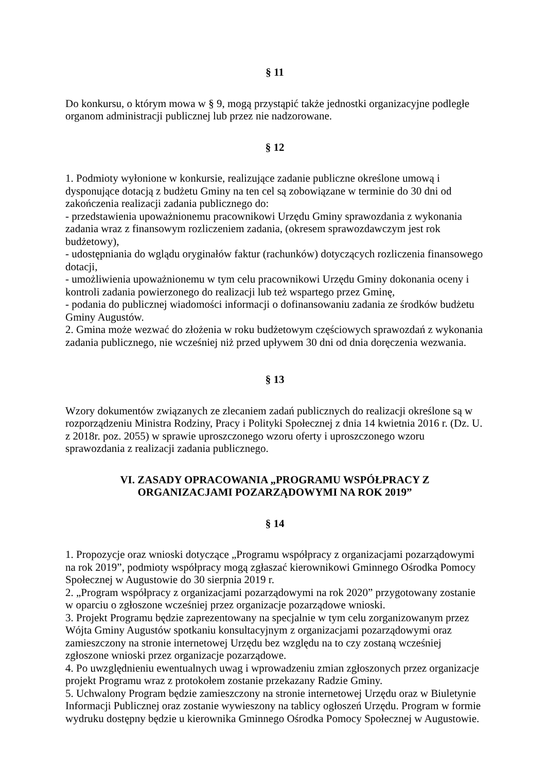§ 11
Do konkursu, o którym mowa w § 9, mogą przystąpić także jednostki organizacyjne podległe organom administracji publicznej lub przez nie nadzorowane.
§ 12
1. Podmioty wyłonione w konkursie, realizujące zadanie publiczne określone umową i dysponujące dotacją z budżetu Gminy na ten cel są zobowiązane w terminie do 30 dni od zakończenia realizacji zadania publicznego do:
- przedstawienia upoważnionemu pracownikowi Urzędu Gminy sprawozdania z wykonania zadania wraz z finansowym rozliczeniem zadania, (okresem sprawozdawczym jest rok budżetowy),
- udostępniania do wglądu oryginałów faktur (rachunków) dotyczących rozliczenia finansowego dotacji,
- umożliwienia upoważnionemu w tym celu pracownikowi Urzędu Gminy dokonania oceny i kontroli zadania powierzonego do realizacji lub też wspartego przez Gminę,
- podania do publicznej wiadomości informacji o dofinansowaniu zadania ze środków budżetu Gminy Augustów.
2. Gmina może wezwać do złożenia w roku budżetowym częściowych sprawozdań z wykonania zadania publicznego, nie wcześniej niż przed upływem 30 dni od dnia doręczenia wezwania.
§ 13
Wzory dokumentów związanych ze zlecaniem zadań publicznych do realizacji określone są w rozporządzeniu Ministra Rodziny, Pracy i Polityki Społecznej z dnia 14 kwietnia 2016 r. (Dz. U. z 2018r. poz. 2055) w sprawie uproszczonego wzoru oferty i uproszczonego wzoru sprawozdania z realizacji zadania publicznego.
VI. ZASADY OPRACOWANIA „PROGRAMU WSPÓŁPRACY Z
ORGANIZACJAMI POZARZĄDOWYMI NA ROK 2019”
§ 14
1. Propozycje oraz wnioski dotyczące „Programu współpracy z organizacjami pozarządowymi na rok 2019”, podmioty współpracy mogą zgłaszać kierownikowi Gminnego Ośrodka Pomocy Społecznej w Augustowie do 30 sierpnia 2019 r.
2. „Program współpracy z organizacjami pozarządowymi na rok 2020” przygotowany zostanie w oparciu o zgłoszone wcześniej przez organizacje pozarządowe wnioski.
3. Projekt Programu będzie zaprezentowany na specjalnie w tym celu zorganizowanym przez Wójta Gminy Augustów spotkaniu konsultacyjnym z organizacjami pozarządowymi oraz zamieszczony na stronie internetowej Urzędu bez względu na to czy zostaną wcześniej zgłoszone wnioski przez organizacje pozarządowe.
4. Po uwzględnieniu ewentualnych uwag i wprowadzeniu zmian zgłoszonych przez organizacje projekt Programu wraz z protokołem zostanie przekazany Radzie Gminy.
5. Uchwalony Program będzie zamieszczony na stronie internetowej Urzędu oraz w Biuletynie Informacji Publicznej oraz zostanie wywieszony na tablicy ogłoszeń Urzędu. Program w formie wydruku dostępny będzie u kierownika Gminnego Ośrodka Pomocy Społecznej w Augustowie.